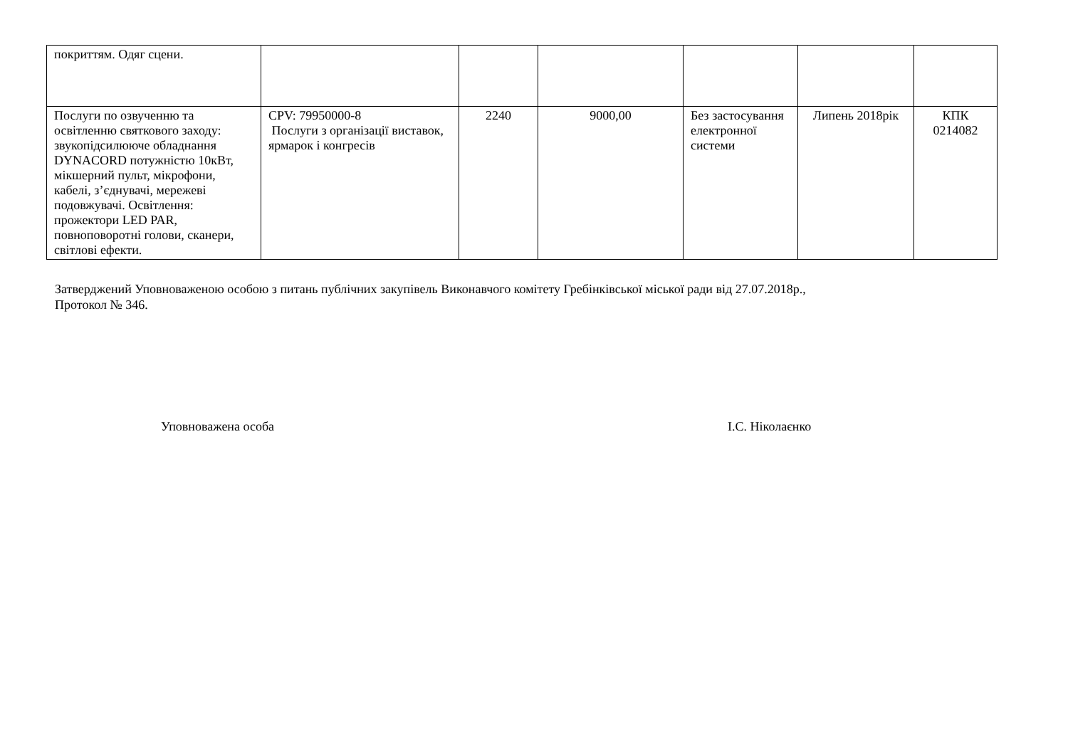| покриттям. Одяг сцени. | | | | | | |
| Послуги по озвученню та освітленню святкового заходу: звукопідсилююче обладнання DYNACORD потужністю 10кВт, мікшерний пульт, мікрофони, кабелі, з’єднувачі, мережеві подовжувачі. Освітлення: прожектори LED PAR, повноповоротні голови, сканери, світлові ефекти. | CPV: 79950000-8 Послуги з організації виставок, ярмарок і конгресів | 2240 | 9000,00 | Без застосування електронної системи | Липень 2018рік | КПК 0214082 |
Затверджений Уповноваженою особою з питань публічних закупівель Виконавчого комітету Гребінківської міської ради від 27.07.2018р.,
Протокол № 346.
Уповноважена особа І.С. Ніколаєнко